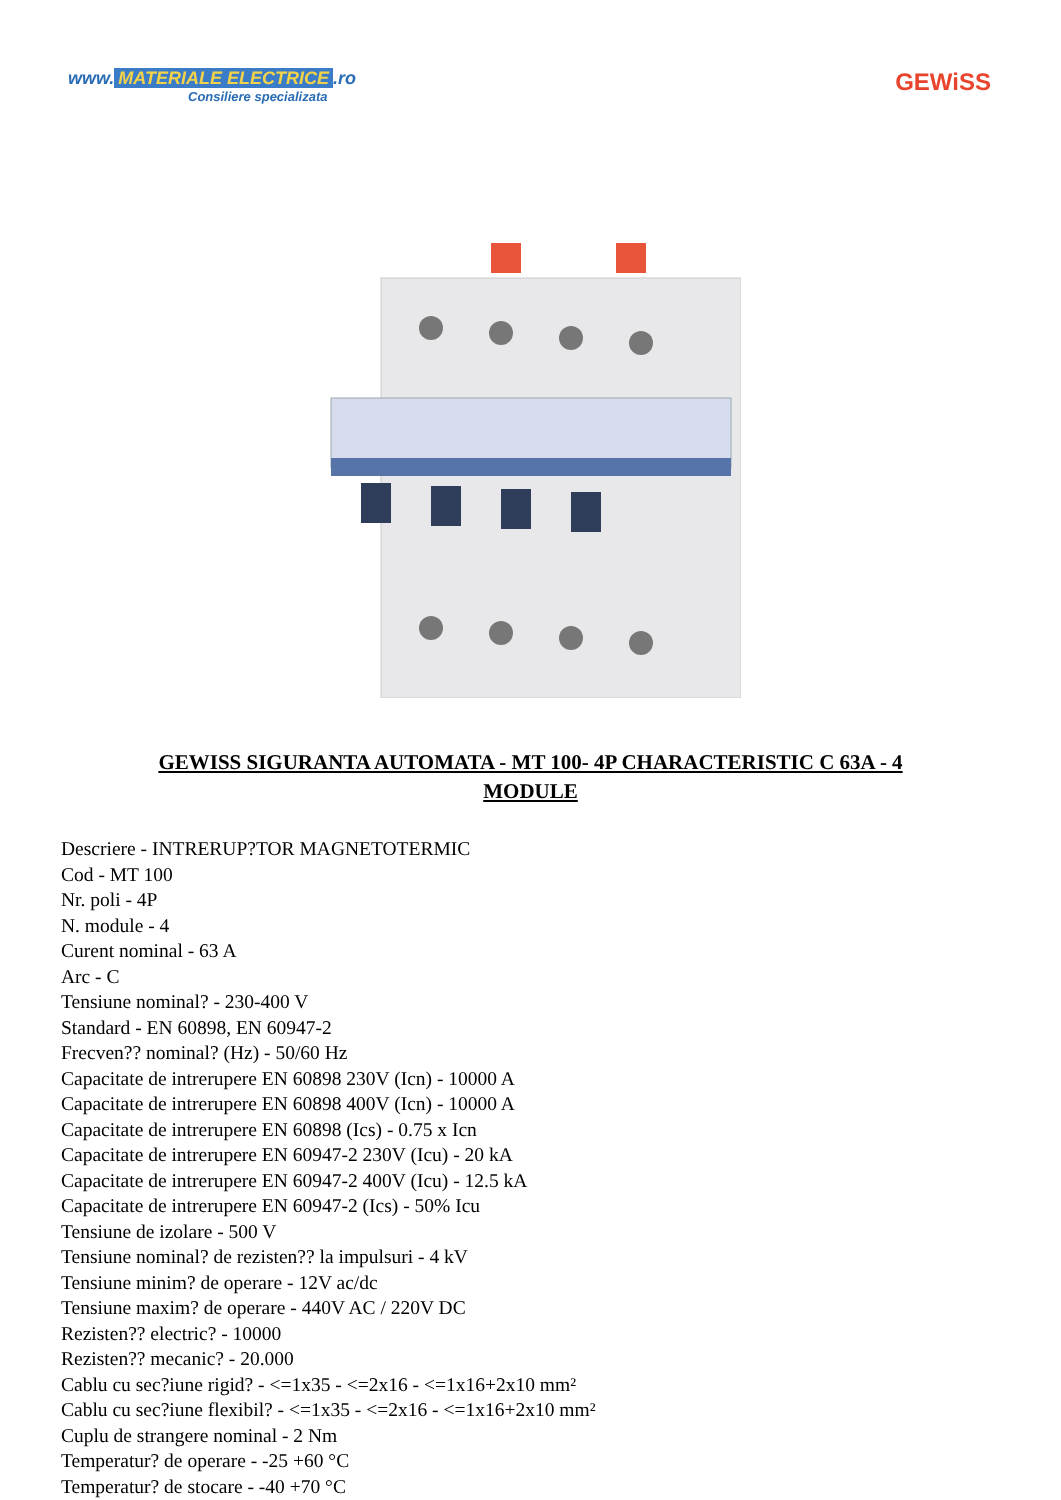www. MATERIALE ELECTRICE.ro
Consiliere specializata
GEWiSS
GEWISS SIGURANTA AUTOMATA - MT 100- 4P CHARACTERISTIC C 63A - 4 MODULE
Descriere - INTRERUP?TOR MAGNETOTERMIC
Cod - MT 100
Nr. poli - 4P
N. module - 4
Curent nominal - 63 A
Arc - C
Tensiune nominal? - 230-400 V
Standard - EN 60898, EN 60947-2
Frecven?? nominal? (Hz) - 50/60 Hz
Capacitate de intrerupere EN 60898 230V (Icn) - 10000 A
Capacitate de intrerupere EN 60898 400V (Icn) - 10000 A
Capacitate de intrerupere EN 60898 (Ics) - 0.75 x Icn
Capacitate de intrerupere EN 60947-2 230V (Icu) - 20 kA
Capacitate de intrerupere EN 60947-2 400V (Icu) - 12.5 kA
Capacitate de intrerupere EN 60947-2 (Ics) - 50% Icu
Tensiune de izolare - 500 V
Tensiune nominal? de rezisten?? la impulsuri - 4 kV
Tensiune minim? de operare - 12V ac/dc
Tensiune maxim? de operare - 440V AC / 220V DC
Rezisten?? electric? - 10000
Rezisten?? mecanic? - 20.000
Cablu cu sec?iune rigid? - <=1x35 - <=2x16 - <=1x16+2x10 mm²
Cablu cu sec?iune flexibil? - <=1x35 - <=2x16 - <=1x16+2x10 mm²
Cuplu de strangere nominal - 2 Nm
Temperatur? de operare - -25 +60 °C
Temperatur? de stocare - -40 +70 °C